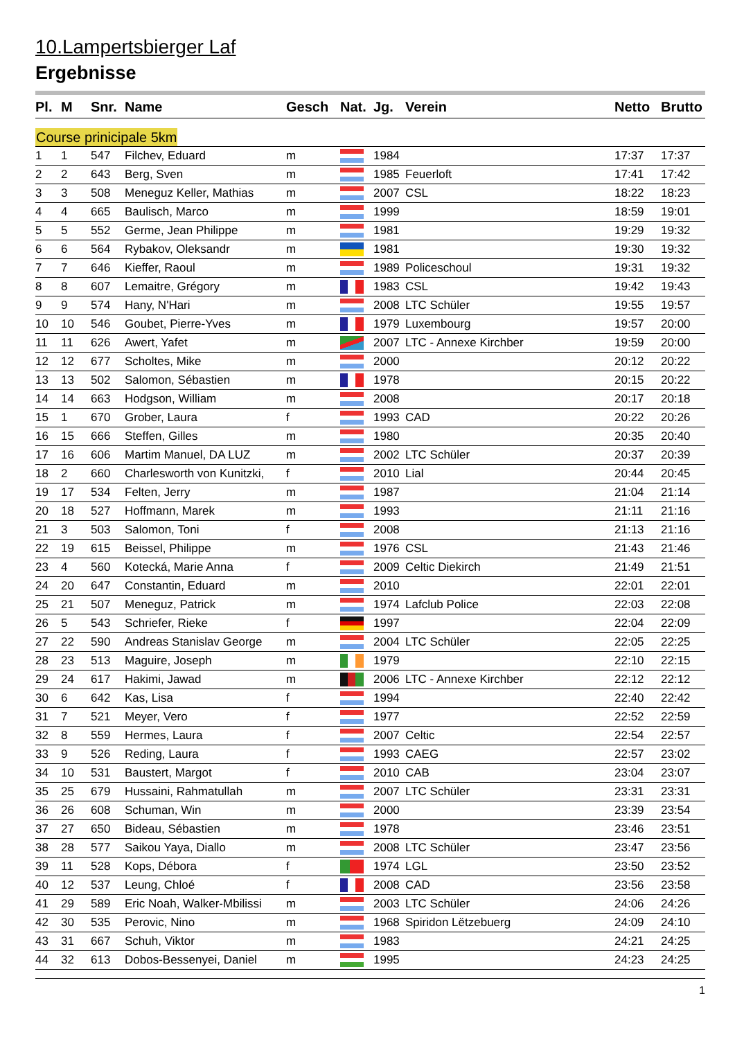10.Lampertsbierger Laf
Ergebnisse
| Pl. | M | Snr. | Name | Gesch | Nat. | Jg. | Verein | Netto | Brutto |
| --- | --- | --- | --- | --- | --- | --- | --- | --- | --- |
| Course prinicipale 5km | | | | | | | | | |
| 1 | 1 | 547 | Filchev, Eduard | m | | 1984 | | 17:37 | 17:37 |
| 2 | 2 | 643 | Berg, Sven | m | | 1985 | Feuerloft | 17:41 | 17:42 |
| 3 | 3 | 508 | Meneguz Keller, Mathias | m | | 2007 | CSL | 18:22 | 18:23 |
| 4 | 4 | 665 | Baulisch, Marco | m | | 1999 | | 18:59 | 19:01 |
| 5 | 5 | 552 | Germe, Jean Philippe | m | | 1981 | | 19:29 | 19:32 |
| 6 | 6 | 564 | Rybakov, Oleksandr | m | | 1981 | | 19:30 | 19:32 |
| 7 | 7 | 646 | Kieffer, Raoul | m | | 1989 | Policeschoul | 19:31 | 19:32 |
| 8 | 8 | 607 | Lemaitre, Grégory | m | | 1983 | CSL | 19:42 | 19:43 |
| 9 | 9 | 574 | Hany, N'Hari | m | | 2008 | LTC Schüler | 19:55 | 19:57 |
| 10 | 10 | 546 | Goubet, Pierre-Yves | m | | 1979 | Luxembourg | 19:57 | 20:00 |
| 11 | 11 | 626 | Awert, Yafet | m | | 2007 | LTC - Annexe Kirchber | 19:59 | 20:00 |
| 12 | 12 | 677 | Scholtes, Mike | m | | 2000 | | 20:12 | 20:22 |
| 13 | 13 | 502 | Salomon, Sébastien | m | | 1978 | | 20:15 | 20:22 |
| 14 | 14 | 663 | Hodgson, William | m | | 2008 | | 20:17 | 20:18 |
| 15 | 1 | 670 | Grober, Laura | f | | 1993 | CAD | 20:22 | 20:26 |
| 16 | 15 | 666 | Steffen, Gilles | m | | 1980 | | 20:35 | 20:40 |
| 17 | 16 | 606 | Martim Manuel, DA LUZ | m | | 2002 | LTC Schüler | 20:37 | 20:39 |
| 18 | 2 | 660 | Charlesworth von Kunitzki, | f | | 2010 | Lial | 20:44 | 20:45 |
| 19 | 17 | 534 | Felten, Jerry | m | | 1987 | | 21:04 | 21:14 |
| 20 | 18 | 527 | Hoffmann, Marek | m | | 1993 | | 21:11 | 21:16 |
| 21 | 3 | 503 | Salomon, Toni | f | | 2008 | | 21:13 | 21:16 |
| 22 | 19 | 615 | Beissel, Philippe | m | | 1976 | CSL | 21:43 | 21:46 |
| 23 | 4 | 560 | Kotecká, Marie Anna | f | | 2009 | Celtic Diekirch | 21:49 | 21:51 |
| 24 | 20 | 647 | Constantin, Eduard | m | | 2010 | | 22:01 | 22:01 |
| 25 | 21 | 507 | Meneguz, Patrick | m | | 1974 | Lafclub Police | 22:03 | 22:08 |
| 26 | 5 | 543 | Schriefer, Rieke | f | | 1997 | | 22:04 | 22:09 |
| 27 | 22 | 590 | Andreas Stanislav George | m | | 2004 | LTC Schüler | 22:05 | 22:25 |
| 28 | 23 | 513 | Maguire, Joseph | m | | 1979 | | 22:10 | 22:15 |
| 29 | 24 | 617 | Hakimi, Jawad | m | | 2006 | LTC - Annexe Kirchber | 22:12 | 22:12 |
| 30 | 6 | 642 | Kas, Lisa | f | | 1994 | | 22:40 | 22:42 |
| 31 | 7 | 521 | Meyer, Vero | f | | 1977 | | 22:52 | 22:59 |
| 32 | 8 | 559 | Hermes, Laura | f | | 2007 | Celtic | 22:54 | 22:57 |
| 33 | 9 | 526 | Reding, Laura | f | | 1993 | CAEG | 22:57 | 23:02 |
| 34 | 10 | 531 | Baustert, Margot | f | | 2010 | CAB | 23:04 | 23:07 |
| 35 | 25 | 679 | Hussaini, Rahmatullah | m | | 2007 | LTC Schüler | 23:31 | 23:31 |
| 36 | 26 | 608 | Schuman, Win | m | | 2000 | | 23:39 | 23:54 |
| 37 | 27 | 650 | Bideau, Sébastien | m | | 1978 | | 23:46 | 23:51 |
| 38 | 28 | 577 | Saikou Yaya, Diallo | m | | 2008 | LTC Schüler | 23:47 | 23:56 |
| 39 | 11 | 528 | Kops, Débora | f | | 1974 | LGL | 23:50 | 23:52 |
| 40 | 12 | 537 | Leung, Chloé | f | | 2008 | CAD | 23:56 | 23:58 |
| 41 | 29 | 589 | Eric Noah, Walker-Mbilissi | m | | 2003 | LTC Schüler | 24:06 | 24:26 |
| 42 | 30 | 535 | Perovic, Nino | m | | 1968 | Spiridon Lëtzebuerg | 24:09 | 24:10 |
| 43 | 31 | 667 | Schuh, Viktor | m | | 1983 | | 24:21 | 24:25 |
| 44 | 32 | 613 | Dobos-Bessenyei, Daniel | m | | 1995 | | 24:23 | 24:25 |
1